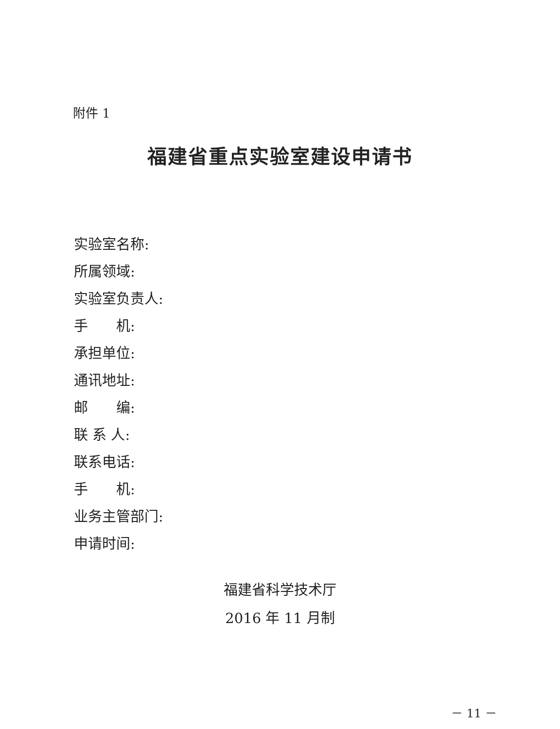附件 1
福建省重点实验室建设申请书
实验室名称:
所属领域:
实验室负责人:
手  机:
承担单位:
通讯地址:
邮  编:
联 系 人:
联系电话:
手  机:
业务主管部门:
申请时间:
福建省科学技术厅
2016 年 11 月制
－ 11 －